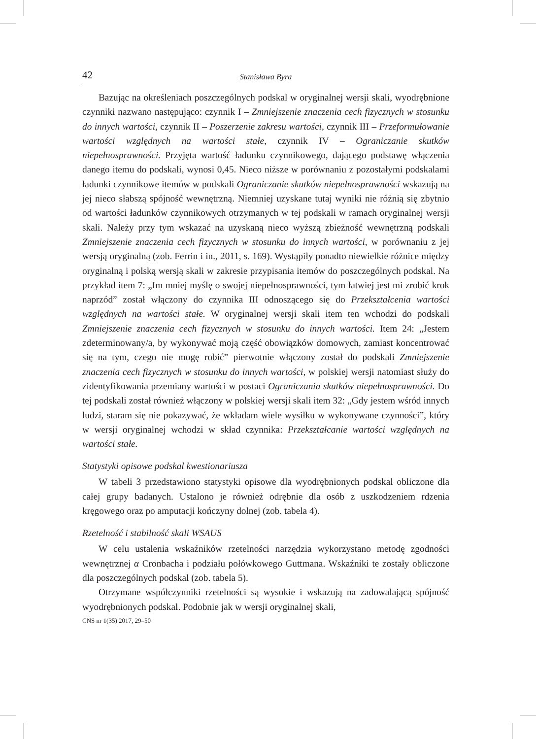42 Stanisława Byra
Bazując na określeniach poszczególnych podskal w oryginalnej wersji skali, wyodrębnione czynniki nazwano następująco: czynnik I – Zmniejszenie znaczenia cech fizycznych w stosunku do innych wartości, czynnik II – Poszerzenie zakresu wartości, czynnik III – Przeformułowanie wartości względnych na wartości stałe, czynnik IV – Ograniczanie skutków niepełnosprawności. Przyjęta wartość ładunku czynnikowego, dającego podstawę włączenia danego itemu do podskali, wynosi 0,45. Nieco niższe w porównaniu z pozostałymi podskalami ładunki czynnikowe itemów w podskali Ograniczanie skutków niepełnosprawności wskazują na jej nieco słabszą spójność wewnętrzną. Niemniej uzyskane tutaj wyniki nie różnią się zbytnio od wartości ładunków czynnikowych otrzymanych w tej podskali w ramach oryginalnej wersji skali. Należy przy tym wskazać na uzyskaną nieco wyższą zbieżność wewnętrzną podskali Zmniejszenie znaczenia cech fizycznych w stosunku do innych wartości, w porównaniu z jej wersją oryginalną (zob. Ferrin i in., 2011, s. 169). Wystąpiły ponadto niewielkie różnice między oryginalną i polską wersją skali w zakresie przypisania itemów do poszczególnych podskal. Na przykład item 7: „Im mniej myślę o swojej niepełnosprawności, tym łatwiej jest mi zrobić krok naprzód” został włączony do czynnika III odnoszącego się do Przekształcenia wartości względnych na wartości stałe. W oryginalnej wersji skali item ten wchodzi do podskali Zmniejszenie znaczenia cech fizycznych w stosunku do innych wartości. Item 24: „Jestem zdeterminowany/a, by wykonywać moją część obowiązków domowych, zamiast koncentrować się na tym, czego nie mogę robić” pierwotnie włączony został do podskali Zmniejszenie znaczenia cech fizycznych w stosunku do innych wartości, w polskiej wersji natomiast służy do zidentyfikowania przemiany wartości w postaci Ograniczania skutków niepełnosprawności. Do tej podskali został również włączony w polskiej wersji skali item 32: „Gdy jestem wśród innych ludzi, staram się nie pokazywać, że wkładam wiele wysiłku w wykonywane czynności”, który w wersji oryginalnej wchodzi w skład czynnika: Przekształcanie wartości względnych na wartości stałe.
Statystyki opisowe podskal kwestionariusza
W tabeli 3 przedstawiono statystyki opisowe dla wyodrębnionych podskal obliczone dla całej grupy badanych. Ustalono je również odrębnie dla osób z uszkodzeniem rdzenia kręgowego oraz po amputacji kończyny dolnej (zob. tabela 4).
Rzetelność i stabilność skali WSAUS
W celu ustalenia wskaźników rzetelności narzędzia wykorzystano metodę zgodności wewnętrznej α Cronbacha i podziału połówkowego Guttmana. Wskaźniki te zostały obliczone dla poszczególnych podskal (zob. tabela 5).
Otrzymane współczynniki rzetelności są wysokie i wskazują na zadowalającą spójność wyodrębnionych podskal. Podobnie jak w wersji oryginalnej skali,
CNS nr 1(35) 2017, 29–50